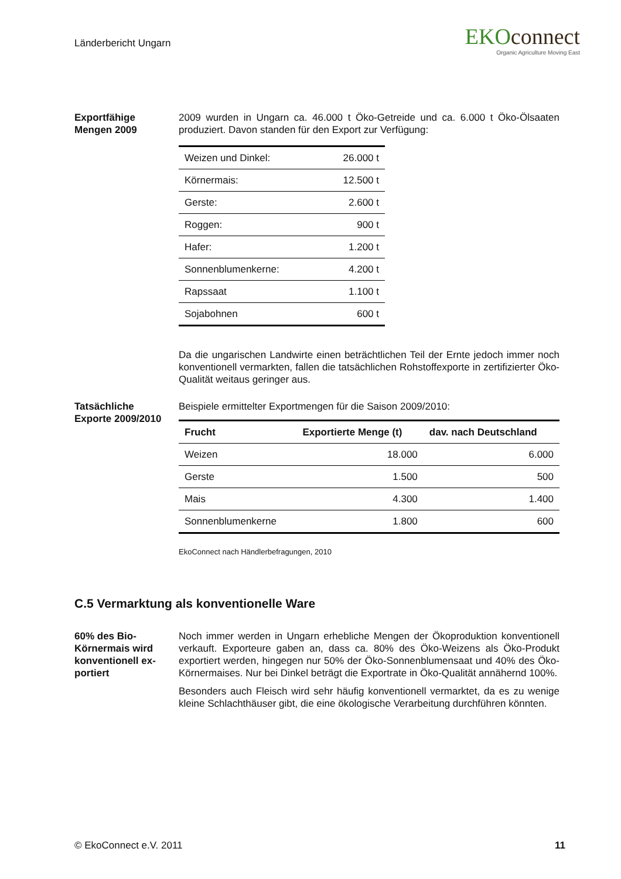Länderbericht Ungarn
EKOconnect
Organic Agriculture Moving East
Exportfähige
Mengen 2009
2009 wurden in Ungarn ca. 46.000 t Öko-Getreide und ca. 6.000 t Öko-Ölsaaten produziert. Davon standen für den Export zur Verfügung:
| Weizen und Dinkel: | 26.000 t |
| Körnermais: | 12.500 t |
| Gerste: | 2.600 t |
| Roggen: | 900 t |
| Hafer: | 1.200 t |
| Sonnenblumenkerne: | 4.200 t |
| Rapssaat | 1.100 t |
| Sojabohnen | 600 t |
Da die ungarischen Landwirte einen beträchtlichen Teil der Ernte jedoch immer noch konventionell vermarkten, fallen die tatsächlichen Rohstoffexporte in zertifizierter Öko-Qualität weitaus geringer aus.
Tatsächliche
Exporte 2009/2010
Beispiele ermittelter Exportmengen für die Saison 2009/2010:
| Frucht | Exportierte Menge (t) | dav. nach Deutschland |
| --- | --- | --- |
| Weizen | 18.000 | 6.000 |
| Gerste | 1.500 | 500 |
| Mais | 4.300 | 1.400 |
| Sonnenblumenkerne | 1.800 | 600 |
EkoConnect nach Händlerbefragungen, 2010
C.5 Vermarktung als konventionelle Ware
60% des Bio-Körnermais wird konventionell ex-portiert
Noch immer werden in Ungarn erhebliche Mengen der Ökoproduktion konventionell verkauft. Exporteure gaben an, dass ca. 80% des Öko-Weizens als Öko-Produkt exportiert werden, hingegen nur 50% der Öko-Sonnenblumensaat und 40% des Öko-Körnermaises. Nur bei Dinkel beträgt die Exportrate in Öko-Qualität annähernd 100%.
Besonders auch Fleisch wird sehr häufig konventionell vermarktet, da es zu wenige kleine Schlachthäuser gibt, die eine ökologische Verarbeitung durchführen könnten.
© EkoConnect e.V. 2011 11